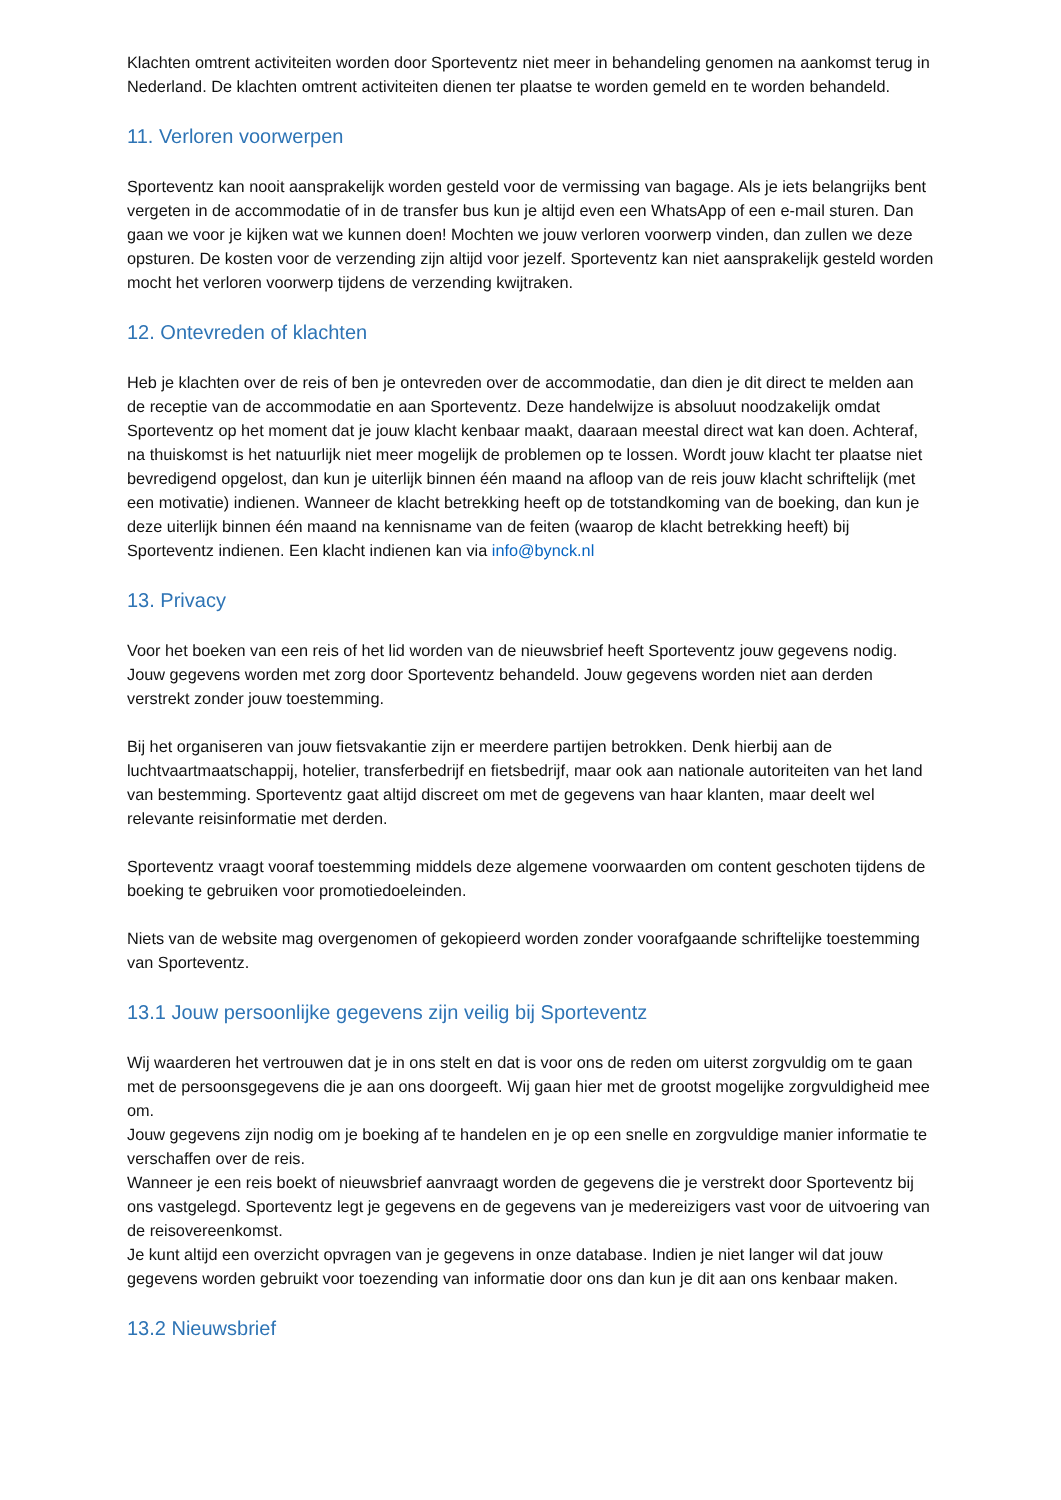Klachten omtrent activiteiten worden door Sporteventz niet meer in behandeling genomen na aankomst terug in Nederland. De klachten omtrent activiteiten dienen ter plaatse te worden gemeld en te worden behandeld.
11. Verloren voorwerpen
Sporteventz kan nooit aansprakelijk worden gesteld voor de vermissing van bagage. Als je iets belangrijks bent vergeten in de accommodatie of in de transfer bus kun je altijd even een WhatsApp of een e-mail sturen. Dan gaan we voor je kijken wat we kunnen doen! Mochten we jouw verloren voorwerp vinden, dan zullen we deze opsturen. De kosten voor de verzending zijn altijd voor jezelf. Sporteventz kan niet aansprakelijk gesteld worden mocht het verloren voorwerp tijdens de verzending kwijtraken.
12. Ontevreden of klachten
Heb je klachten over de reis of ben je ontevreden over de accommodatie, dan dien je dit direct te melden aan de receptie van de accommodatie en aan Sporteventz. Deze handelwijze is absoluut noodzakelijk omdat Sporteventz op het moment dat je jouw klacht kenbaar maakt, daaraan meestal direct wat kan doen. Achteraf, na thuiskomst is het natuurlijk niet meer mogelijk de problemen op te lossen. Wordt jouw klacht ter plaatse niet bevredigend opgelost, dan kun je uiterlijk binnen één maand na afloop van de reis jouw klacht schriftelijk (met een motivatie) indienen. Wanneer de klacht betrekking heeft op de totstandkoming van de boeking, dan kun je deze uiterlijk binnen één maand na kennisname van de feiten (waarop de klacht betrekking heeft) bij Sporteventz indienen. Een klacht indienen kan via info@bynck.nl
13. Privacy
Voor het boeken van een reis of het lid worden van de nieuwsbrief heeft Sporteventz jouw gegevens nodig. Jouw gegevens worden met zorg door Sporteventz behandeld. Jouw gegevens worden niet aan derden verstrekt zonder jouw toestemming.
Bij het organiseren van jouw fietsvakantie zijn er meerdere partijen betrokken. Denk hierbij aan de luchtvaartmaatschappij, hotelier, transferbedrijf en fietsbedrijf, maar ook aan nationale autoriteiten van het land van bestemming. Sporteventz gaat altijd discreet om met de gegevens van haar klanten, maar deelt wel relevante reisinformatie met derden.
Sporteventz vraagt vooraf toestemming middels deze algemene voorwaarden om content geschoten tijdens de boeking te gebruiken voor promotiedoeleinden.
Niets van de website mag overgenomen of gekopieerd worden zonder voorafgaande schriftelijke toestemming van Sporteventz.
13.1 Jouw persoonlijke gegevens zijn veilig bij Sporteventz
Wij waarderen het vertrouwen dat je in ons stelt en dat is voor ons de reden om uiterst zorgvuldig om te gaan met de persoonsgegevens die je aan ons doorgeeft. Wij gaan hier met de grootst mogelijke zorgvuldigheid mee om.
Jouw gegevens zijn nodig om je boeking af te handelen en je op een snelle en zorgvuldige manier informatie te verschaffen over de reis.
Wanneer je een reis boekt of nieuwsbrief aanvraagt worden de gegevens die je verstrekt door Sporteventz bij ons vastgelegd. Sporteventz legt je gegevens en de gegevens van je medereizigers vast voor de uitvoering van de reisovereenkomst.
Je kunt altijd een overzicht opvragen van je gegevens in onze database. Indien je niet langer wil dat jouw gegevens worden gebruikt voor toezending van informatie door ons dan kun je dit aan ons kenbaar maken.
13.2 Nieuwsbrief